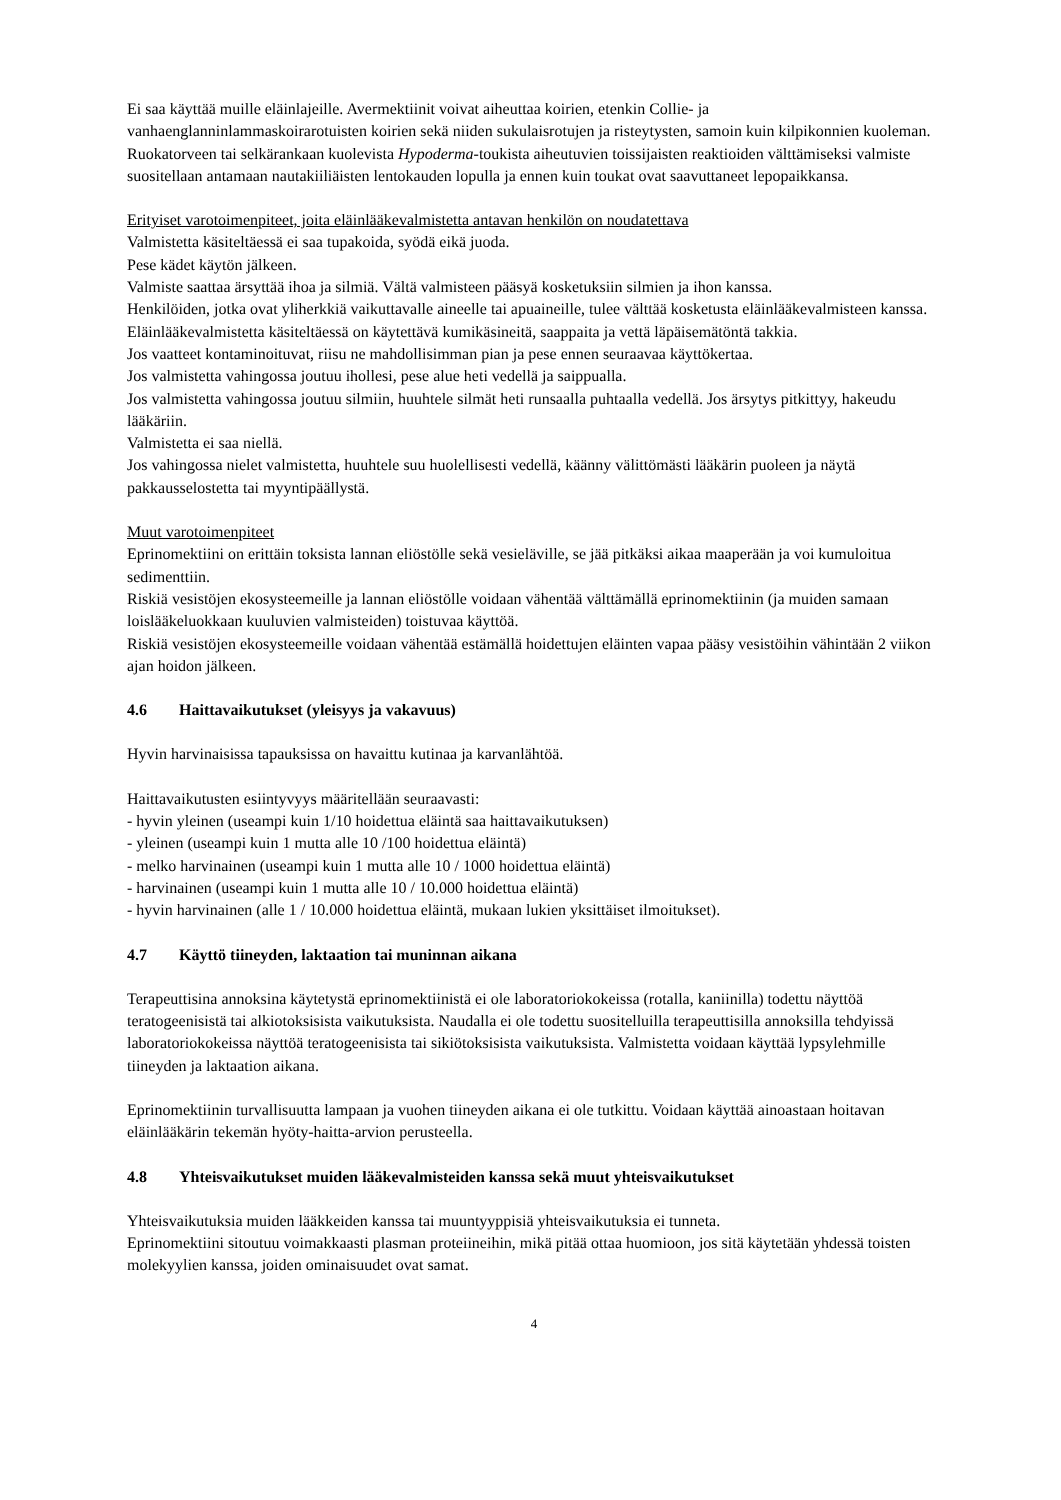Ei saa käyttää muille eläinlajeille. Avermektiinit voivat aiheuttaa koirien, etenkin Collie- ja vanhaenglanninlammaskoirarotuisten koirien sekä niiden sukulaisrotujen ja risteytysten, samoin kuin kilpikonnien kuoleman.
Ruokatorveen tai selkärankaan kuolevista Hypoderma-toukista aiheutuvien toissijaisten reaktioiden välttämiseksi valmiste suositellaan antamaan nautakiiliäisten lentokauden lopulla ja ennen kuin toukat ovat saavuttaneet lepopaikkansa.
Erityiset varotoimenpiteet, joita eläinlääkevalmistetta antavan henkilön on noudatettava
Valmistetta käsiteltäessä ei saa tupakoida, syödä eikä juoda.
Pese kädet käytön jälkeen.
Valmiste saattaa ärsyttää ihoa ja silmiä. Vältä valmisteen pääsyä kosketuksiin silmien ja ihon kanssa.
Henkilöiden, jotka ovat yliherkkiä vaikuttavalle aineelle tai apuaineille, tulee välttää kosketusta eläinlääkevalmisteen kanssa.
Eläinlääkevalmistetta käsiteltäessä on käytettävä kumikäsineitä, saappaita ja vettä läpäisemätöntä takkia.
Jos vaatteet kontaminoituvat, riisu ne mahdollisimman pian ja pese ennen seuraavaa käyttökertaa.
Jos valmistetta vahingossa joutuu ihollesi, pese alue heti vedellä ja saippualla.
Jos valmistetta vahingossa joutuu silmiin, huuhtele silmät heti runsaalla puhtaalla vedellä. Jos ärsytys pitkittyy, hakeudu lääkäriin.
Valmistetta ei saa niellä.
Jos vahingossa nielet valmistetta, huuhtele suu huolellisesti vedellä, käänny välittömästi lääkärin puoleen ja näytä pakkausselostetta tai myyntipäällystä.
Muut varotoimenpiteet
Eprinomektiini on erittäin toksista lannan eliöstölle sekä vesieläville, se jää pitkäksi aikaa maaperään ja voi kumuloitua sedimenttiin.
Riskiä vesistöjen ekosysteemeille ja lannan eliöstölle voidaan vähentää välttämällä eprinomektiinin (ja muiden samaan loislääkeluokkaan kuuluvien valmisteiden) toistuvaa käyttöä.
Riskiä vesistöjen ekosysteemeille voidaan vähentää estämällä hoidettujen eläinten vapaa pääsy vesistöihin vähintään 2 viikon ajan hoidon jälkeen.
4.6 Haittavaikutukset (yleisyys ja vakavuus)
Hyvin harvinaisissa tapauksissa on havaittu kutinaa ja karvanlähtöä.
Haittavaikutusten esiintyvyys määritellään seuraavasti:
- hyvin yleinen (useampi kuin 1/10 hoidettua eläintä saa haittavaikutuksen)
- yleinen (useampi kuin 1 mutta alle 10 /100 hoidettua eläintä)
- melko harvinainen (useampi kuin 1 mutta alle 10 / 1000 hoidettua eläintä)
- harvinainen (useampi kuin 1 mutta alle 10 / 10.000 hoidettua eläintä)
- hyvin harvinainen (alle 1 / 10.000 hoidettua eläintä, mukaan lukien yksittäiset ilmoitukset).
4.7 Käyttö tiineyden, laktaation tai muninnan aikana
Terapeuttisina annoksina käytetystä eprinomektiinistä ei ole laboratoriokokeissa (rotalla, kaniinilla) todettu näyttöä teratogeenisistä tai alkiotoksisista vaikutuksista. Naudalla ei ole todettu suositelluilla terapeuttisilla annoksilla tehdyissä laboratoriokokeissa näyttöä teratogeenisista tai sikiötoksisista vaikutuksista. Valmistetta voidaan käyttää lypsylehmille tiineyden ja laktaation aikana.
Eprinomektiinin turvallisuutta lampaan ja vuohen tiineyden aikana ei ole tutkittu. Voidaan käyttää ainoastaan hoitavan eläinlääkärin tekemän hyöty-haitta-arvion perusteella.
4.8 Yhteisvaikutukset muiden lääkevalmisteiden kanssa sekä muut yhteisvaikutukset
Yhteisvaikutuksia muiden lääkkeiden kanssa tai muuntyyppisiä yhteisvaikutuksia ei tunneta.
Eprinomektiini sitoutuu voimakkaasti plasman proteiineihin, mikä pitää ottaa huomioon, jos sitä käytetään yhdessä toisten molekyylien kanssa, joiden ominaisuudet ovat samat.
4